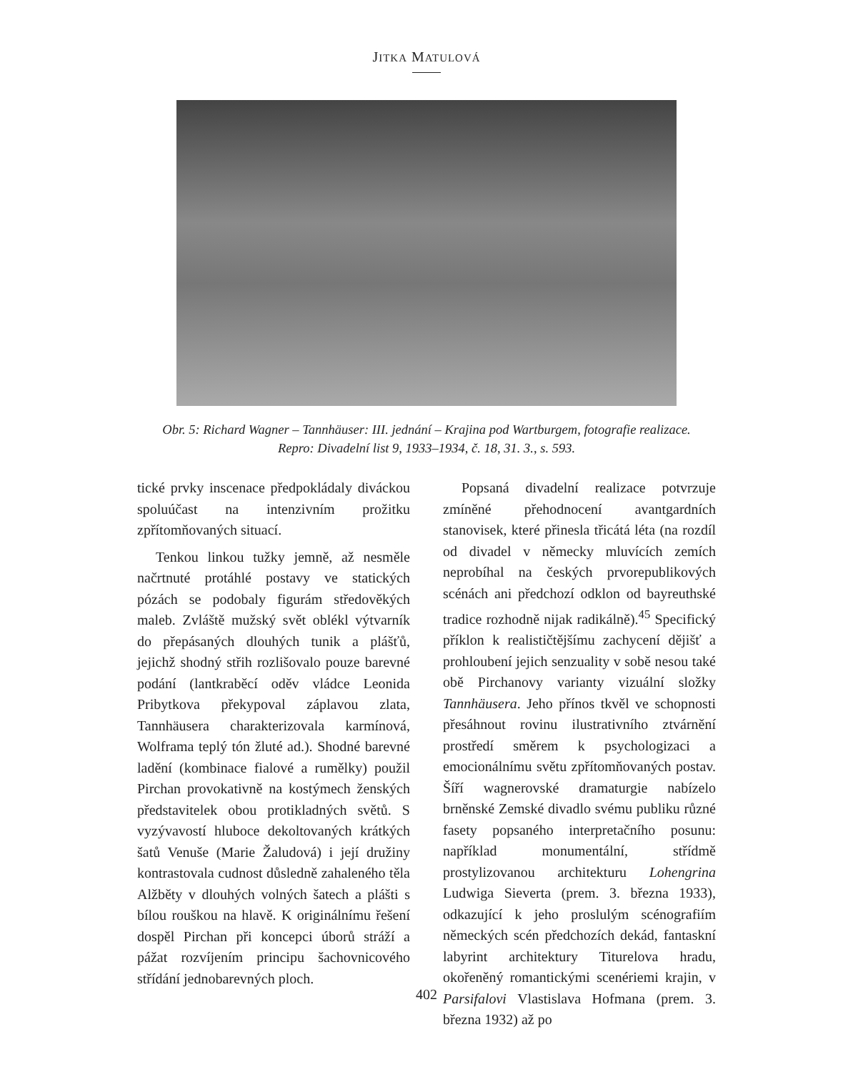JITKA MATULOVÁ
Obr. 5: Richard Wagner – Tannhäuser: III. jednání – Krajina pod Wartburgem, fotografie realizace.
Repro: Divadelní list 9, 1933–1934, č. 18, 31. 3., s. 593.
tické prvky inscenace předpokládaly diváckou spoluúčast na intenzivním prožitku zpřítomňovaných situací.
Tenkou linkou tužky jemně, až nesměle načrtnuté protáhlé postavy ve statických pózách se podobaly figurám středověkých maleb. Zvláště mužský svět oblékl výtvarník do přepásaných dlouhých tunik a plášťů, jejichž shodný střih rozlišovalo pouze barevné podání (lantkraběcí oděv vládce Leonida Pribytkova překypoval záplavou zlata, Tannhäusera charakterizovala karmínová, Wolframa teplý tón žluté ad.). Shodné barevné ladění (kombinace fialové a rumělky) použil Pirchan provokativně na kostýmech ženských představitelek obou protikladných světů. S vyzývavostí hluboce dekoltovaných krátkých šatů Venuše (Marie Žaludová) i její družiny kontrastovala cudnost důsledně zahaleného těla Alžběty v dlouhých volných šatech a plášti s bílou rouškou na hlavě. K originálnímu řešení dospěl Pirchan při koncepci úborů stráží a pážat rozvíjením principu šachovnicového střídání jednobarevných ploch.
Popsaná divadelní realizace potvrzuje zmíněné přehodnocení avantgardních stanovisek, které přinesla třicátá léta (na rozdíl od divadel v německy mluvících zemích neprobíhal na českých prvorepublikových scénách ani předchozí odklon od bayreuthské tradice rozhodně nijak radikálně).<sup>45</sup> Specifický příklon k realističtějšímu zachycení dějišť a prohloubení jejich senzuality v sobě nesou také obě Pirchanovy varianty vizuální složky Tannhäusera. Jeho přínos tkvěl ve schopnosti přesáhnout rovinu ilustrativního ztvárnění prostředí směrem k psychologizaci a emocionálnímu světu zpřítomňovaných postav. Šíří wagnerovské dramaturgie nabízelo brněnské Zemské divadlo svému publiku různé fasety popsaného interpretačního posunu: například monumentální, střídmě prostylizovanou architekturu Lohengrina Ludwiga Sieverta (prem. 3. března 1933), odkazující k jeho proslulým scénografiím německých scén předchozích dekád, fantaskní labyrint architektury Titurelova hradu, okořeněný romantickými scenériemi krajin, v Parsifalovi Vlastislava Hofmana (prem. 3. března 1932) až po
402